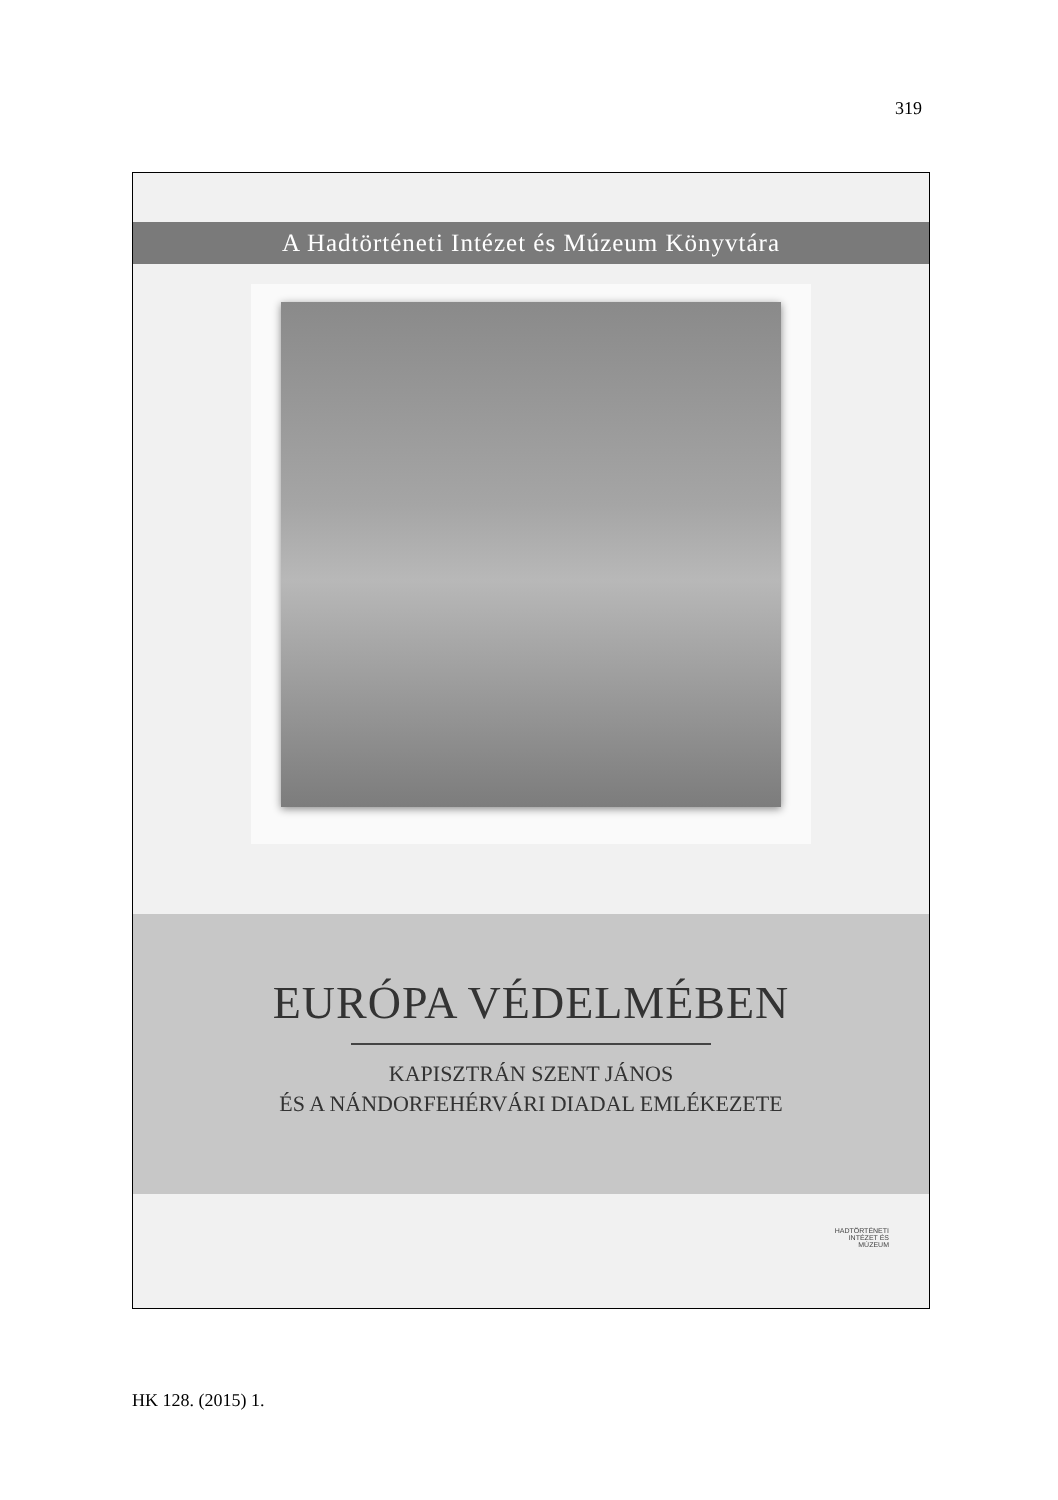319
A Hadtörténeti Intézet és Múzeum Könyvtára
EURÓPA VÉDELMÉBEN
KAPISZTRÁN SZENT JÁNOS
ÉS A NÁNDORFEHÉRVÁRI DIADAL EMLÉKEZETE
HADTÖRTÉNETI
INTÉZET ÉS
MÚZEUM
HK 128. (2015) 1.